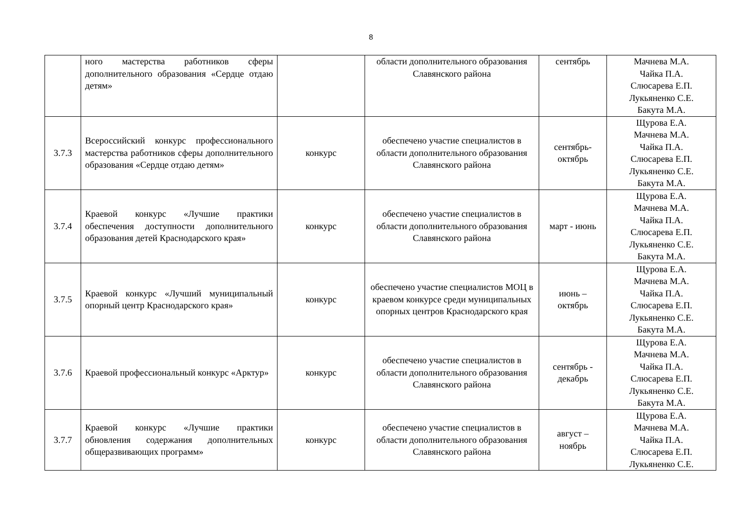8
| | ного мастерства работников сферы дополнительного образования «Сердце отдаю детям» | | области дополнительного образования Славянского района | сентябрь | Мачнева М.А. Чайка П.А. Слюсарева Е.П. Лукьяненко С.Е. Бакута М.А. |
| 3.7.3 | Всероссийский конкурс профессионального мастерства работников сферы дополнительного образования «Сердце отдаю детям» | конкурс | обеспечено участие специалистов в области дополнительного образования Славянского района | сентябрь-октябрь | Щурова Е.А. Мачнева М.А. Чайка П.А. Слюсарева Е.П. Лукьяненко С.Е. Бакута М.А. |
| 3.7.4 | Краевой конкурс «Лучшие практики обеспечения доступности дополнительного образования детей Краснодарского края» | конкурс | обеспечено участие специалистов в области дополнительного образования Славянского района | март - июнь | Щурова Е.А. Мачнева М.А. Чайка П.А. Слюсарева Е.П. Лукьяненко С.Е. Бакута М.А. |
| 3.7.5 | Краевой конкурс «Лучший муниципальный опорный центр Краснодарского края» | конкурс | обеспечено участие специалистов МОЦ в краевом конкурсе среди муниципальных опорных центров Краснодарского края | июнь – октябрь | Щурова Е.А. Мачнева М.А. Чайка П.А. Слюсарева Е.П. Лукьяненко С.Е. Бакута М.А. |
| 3.7.6 | Краевой профессиональный конкурс «Арктур» | конкурс | обеспечено участие специалистов в области дополнительного образования Славянского района | сентябрь - декабрь | Щурова Е.А. Мачнева М.А. Чайка П.А. Слюсарева Е.П. Лукьяненко С.Е. Бакута М.А. |
| 3.7.7 | Краевой конкурс «Лучшие практики обновления содержания дополнительных общеразвивающих программ» | конкурс | обеспечено участие специалистов в области дополнительного образования Славянского района | август – ноябрь | Щурова Е.А. Мачнева М.А. Чайка П.А. Слюсарева Е.П. Лукьяненко С.Е. |